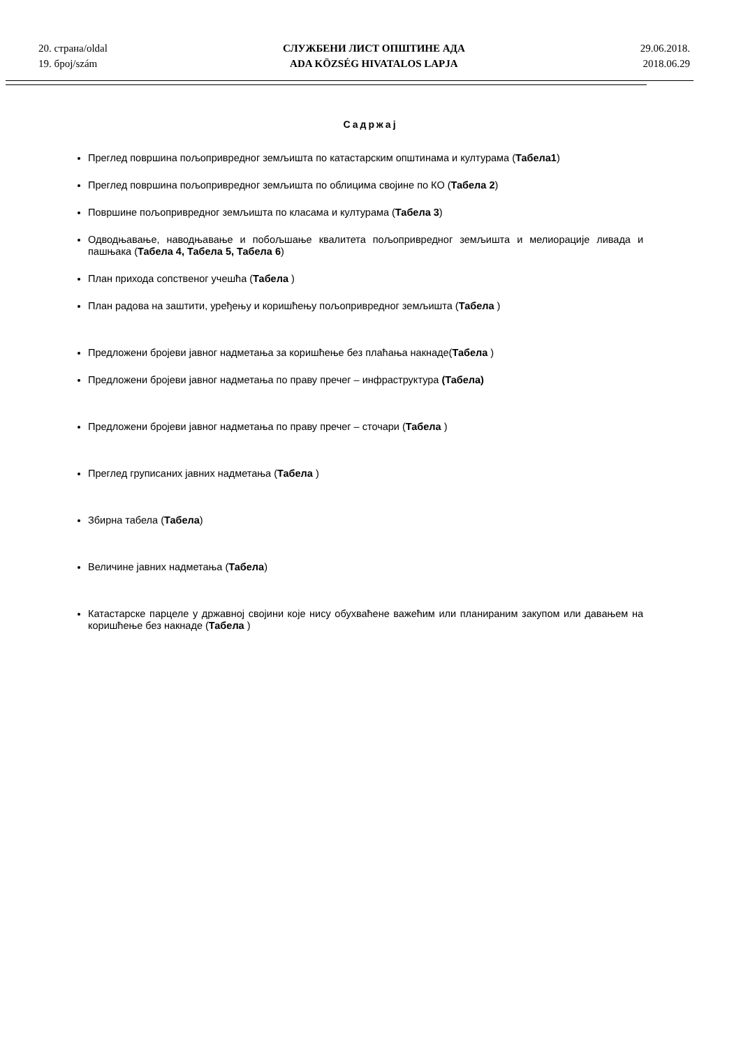20. страна/oldal
19. број/szám
СЛУЖБЕНИ ЛИСТ ОПШТИНЕ АДА
ADA KÖZSÉG HIVATALOS LAPJA
29.06.2018.
2018.06.29
Садржај
Преглед површина пољопривредног земљишта по катастарским општинама и културама (Табела1)
Преглед површина пољопривредног земљишта по облицима својине по КО (Табела 2)
Површине пољопривредног земљишта по класама и културама (Табела 3)
Одводњавање, наводњавање и побољшање квалитета пољопривредног земљишта и мелиорације ливада и пашњака (Табела 4, Табела 5, Табела 6)
План прихода сопственог учешћа (Табела )
План радова на заштити, уређењу и коришћењу пољопривредног земљишта (Табела )
Предложени бројеви јавног надметања за коришћење без плаћања накнаде(Табела )
Предложени бројеви јавног надметања по праву пречег – инфраструктура (Табела)
Предложени бројеви јавног надметања по праву пречег – сточари (Табела )
Преглед груписаних јавних надметања (Табела )
Збирна табела (Табела)
Величине јавних надметања (Табела)
Катастарске парцеле у државној својини које нису обухваћене важећим или планираним закупом или давањем на коришћење без накнаде (Табела )